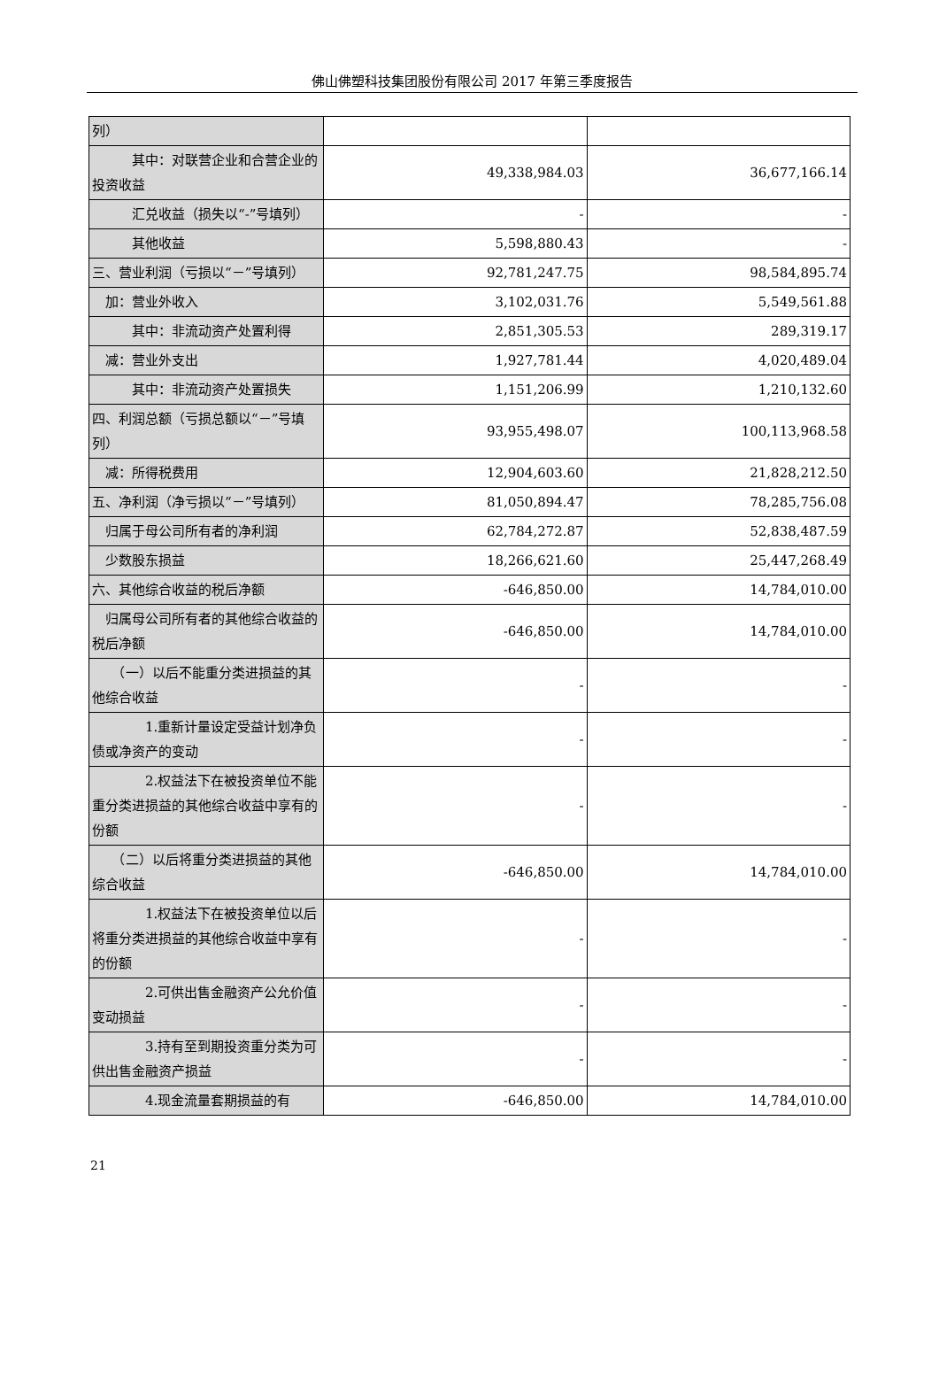佛山佛塑科技集团股份有限公司 2017 年第三季度报告
| 列） | | |
| 其中：对联营企业和合营企业的投资收益 | 49,338,984.03 | 36,677,166.14 |
| 汇兑收益（损失以“-”号填列） | - | - |
| 其他收益 | 5,598,880.43 | - |
| 三、营业利润（亏损以“－”号填列） | 92,781,247.75 | 98,584,895.74 |
| 加：营业外收入 | 3,102,031.76 | 5,549,561.88 |
| 其中：非流动资产处置利得 | 2,851,305.53 | 289,319.17 |
| 减：营业外支出 | 1,927,781.44 | 4,020,489.04 |
| 其中：非流动资产处置损失 | 1,151,206.99 | 1,210,132.60 |
| 四、利润总额（亏损总额以“－”号填列） | 93,955,498.07 | 100,113,968.58 |
| 减：所得税费用 | 12,904,603.60 | 21,828,212.50 |
| 五、净利润（净亏损以“－”号填列） | 81,050,894.47 | 78,285,756.08 |
| 归属于母公司所有者的净利润 | 62,784,272.87 | 52,838,487.59 |
| 少数股东损益 | 18,266,621.60 | 25,447,268.49 |
| 六、其他综合收益的税后净额 | -646,850.00 | 14,784,010.00 |
| 归属母公司所有者的其他综合收益的税后净额 | -646,850.00 | 14,784,010.00 |
| （一）以后不能重分类进损益的其他综合收益 | - | - |
| 1.重新计量设定受益计划净负债或净资产的变动 | - | - |
| 2.权益法下在被投资单位不能重分类进损益的其他综合收益中享有的份额 | - | - |
| （二）以后将重分类进损益的其他综合收益 | -646,850.00 | 14,784,010.00 |
| 1.权益法下在被投资单位以后将重分类进损益的其他综合收益中享有的份额 | - | - |
| 2.可供出售金融资产公允价值变动损益 | - | - |
| 3.持有至到期投资重分类为可供出售金融资产损益 | - | - |
| 4.现金流量套期损益的有 | -646,850.00 | 14,784,010.00 |
21